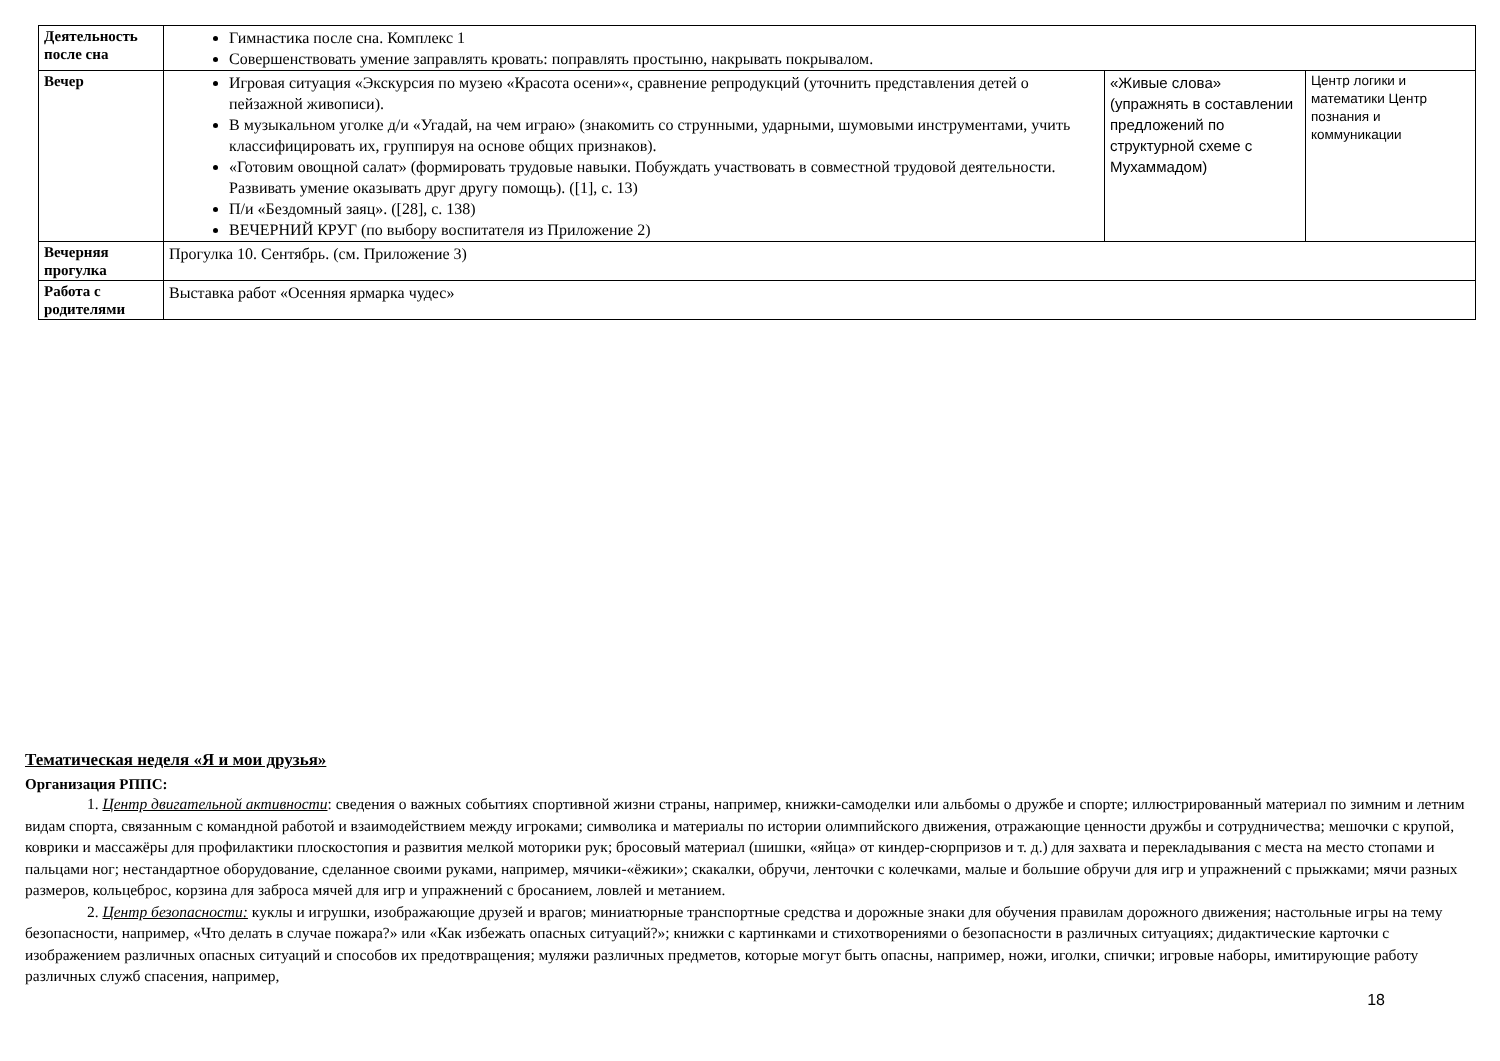| Деятельность после сна | Гимнастика после сна. Комплекс 1 Совершенствовать умение заправлять кровать: поправлять простыню, накрывать покрывалом. | | |
| Вечер | Игровая ситуация «Экскурсия по музею «Красота осени»«, сравнение репродукций (уточнить представления детей о пейзажной живописи). В музыкальном уголке д/и «Угадай, на чем играю» (знакомить со струнными, ударными, шумовыми инструментами, учить классифицировать их, группируя на основе общих признаков). «Готовим овощной салат» (формировать трудовые навыки. Побуждать участвовать в совместной трудовой деятельности. Развивать умение оказывать друг другу помощь). ([1], с. 13) П/и «Бездомный заяц». ([28], с. 138) ВЕЧЕРНИЙ КРУГ (по выбору воспитателя из Приложение 2) | «Живые слова» (упражнять в составлении предложений по структурной схеме с Мухаммадом) | Центр логики и математики Центр познания и коммуникации |
| Вечерняя прогулка | Прогулка 10. Сентябрь. (см. Приложение 3) | | |
| Работа с родителями | Выставка работ «Осенняя ярмарка чудес» | | |
Тематическая неделя «Я и мои друзья»
Организация РППС:
1. Центр двигательной активности: сведения о важных событиях спортивной жизни страны, например, книжки-самоделки или альбомы о дружбе и спорте; иллюстрированный материал по зимним и летним видам спорта, связанным с командной работой и взаимодействием между игроками; символика и материалы по истории олимпийского движения, отражающие ценности дружбы и сотрудничества; мешочки с крупой, коврики и массажёры для профилактики плоскостопия и развития мелкой моторики рук; бросовый материал (шишки, «яйца» от киндер-сюрпризов и т. д.) для захвата и перекладывания с места на место стопами и пальцами ног; нестандартное оборудование, сделанное своими руками, например, мячики-«ёжики»; скакалки, обручи, ленточки с колечками, малые и большие обручи для игр и упражнений с прыжками; мячи разных размеров, кольцеброс, корзина для заброса мячей для игр и упражнений с бросанием, ловлей и метанием.
2. Центр безопасности: куклы и игрушки, изображающие друзей и врагов; миниатюрные транспортные средства и дорожные знаки для обучения правилам дорожного движения; настольные игры на тему безопасности, например, «Что делать в случае пожара?» или «Как избежать опасных ситуаций?»; книжки с картинками и стихотворениями о безопасности в различных ситуациях; дидактические карточки с изображением различных опасных ситуаций и способов их предотвращения; муляжи различных предметов, которые могут быть опасны, например, ножи, иголки, спички; игровые наборы, имитирующие работу различных служб спасения, например,
18